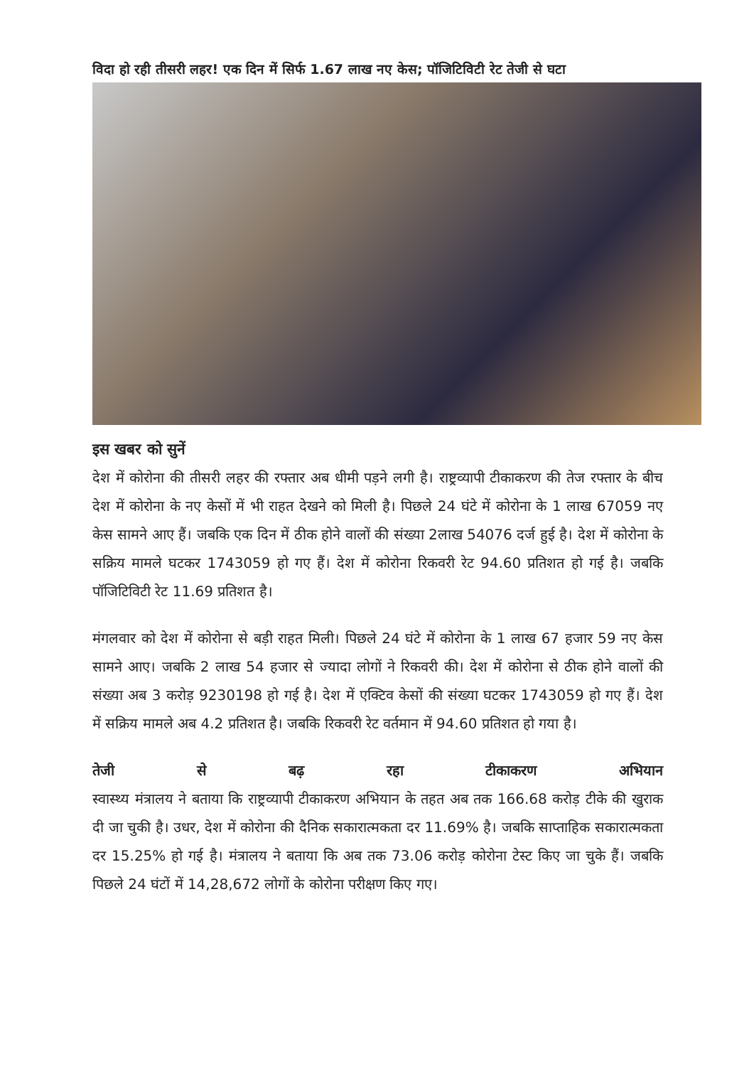विदा हो रही तीसरी लहर! एक दिन में सिर्फ 1.67 लाख नए केस; पॉजिटिविटी रेट तेजी से घटा
इस खबर को सुनें
देश में कोरोना की तीसरी लहर की रफ्तार अब धीमी पड़ने लगी है। राष्ट्रव्यापी टीकाकरण की तेज रफ्तार के बीच देश में कोरोना के नए केसों में भी राहत देखने को मिली है। पिछले 24 घंटे में कोरोना के 1 लाख 67059 नए केस सामने आए हैं। जबकि एक दिन में ठीक होने वालों की संख्या 2लाख 54076 दर्ज हुई है। देश में कोरोना के सक्रिय मामले घटकर 1743059 हो गए हैं। देश में कोरोना रिकवरी रेट 94.60 प्रतिशत हो गई है। जबकि पॉजिटिविटी रेट 11.69 प्रतिशत है।
मंगलवार को देश में कोरोना से बड़ी राहत मिली। पिछले 24 घंटे में कोरोना के 1 लाख 67 हजार 59 नए केस सामने आए। जबकि 2 लाख 54 हजार से ज्यादा लोगों ने रिकवरी की। देश में कोरोना से ठीक होने वालों की संख्या अब 3 करोड़ 9230198 हो गई है। देश में एक्टिव केसों की संख्या घटकर 1743059 हो गए हैं। देश में सक्रिय मामले अब 4.2 प्रतिशत है। जबकि रिकवरी रेट वर्तमान में 94.60 प्रतिशत हो गया है।
तेजी से बढ़ रहा टीकाकरण अभियान
स्वास्थ्य मंत्रालय ने बताया कि राष्ट्रव्यापी टीकाकरण अभियान के तहत अब तक 166.68 करोड़ टीके की खुराक दी जा चुकी है। उधर, देश में कोरोना की दैनिक सकारात्मकता दर 11.69% है। जबकि साप्ताहिक सकारात्मकता दर 15.25% हो गई है। मंत्रालय ने बताया कि अब तक 73.06 करोड़ कोरोना टेस्ट किए जा चुके हैं। जबकि पिछले 24 घंटों में 14,28,672 लोगों के कोरोना परीक्षण किए गए।